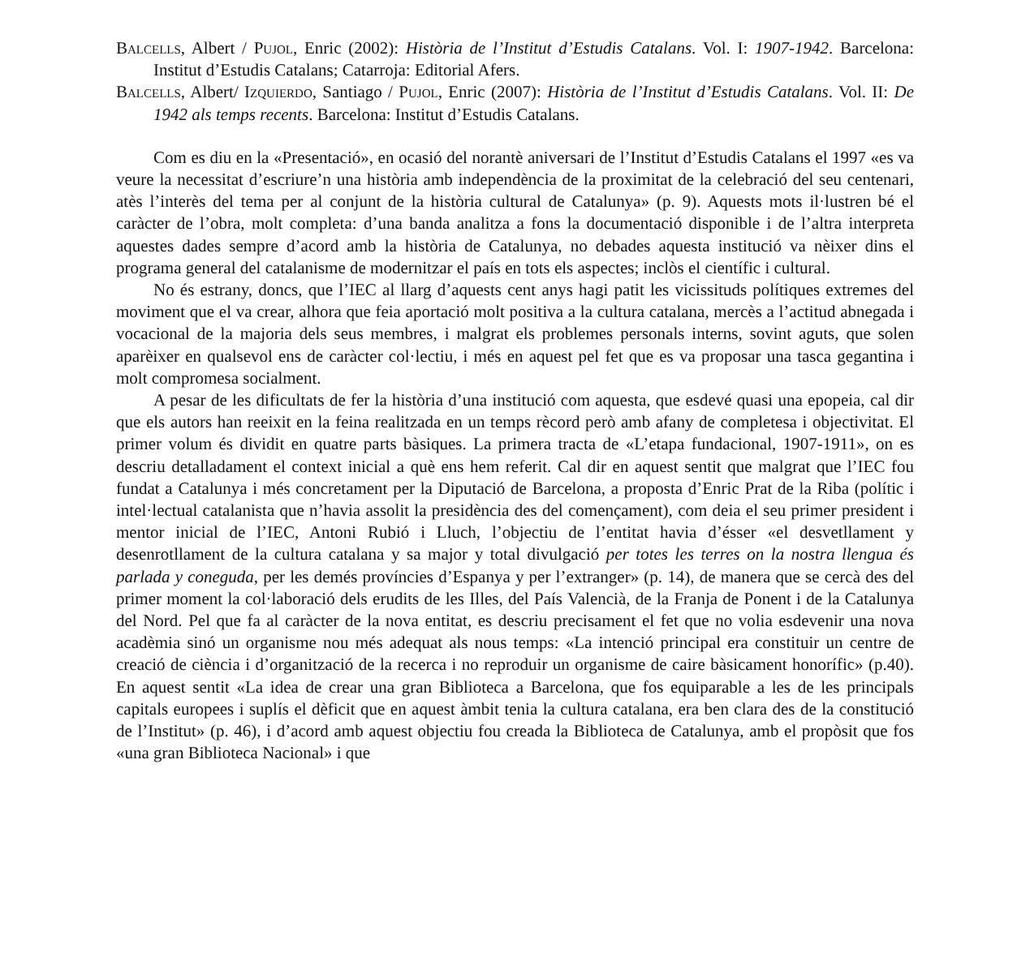Balcells, Albert / Pujol, Enric (2002): Història de l’Institut d’Estudis Catalans. Vol. I: 1907-1942. Barcelona: Institut d’Estudis Catalans; Catarroja: Editorial Afers.
Balcells, Albert/ Izquierdo, Santiago / Pujol, Enric (2007): Història de l’Institut d’Estudis Catalans. Vol. II: De 1942 als temps recents. Barcelona: Institut d’Estudis Catalans.
Com es diu en la «Presentació», en ocasió del norantè aniversari de l’Institut d’Estudis Catalans el 1997 «es va veure la necessitat d’escriure’n una història amb independència de la proximitat de la celebració del seu centenari, atès l’interès del tema per al conjunt de la història cultural de Catalunya» (p. 9). Aquests mots il·lustren bé el caràcter de l’obra, molt completa: d’una banda analitza a fons la documentació disponible i de l’altra interpreta aquestes dades sempre d’acord amb la història de Catalunya, no debades aquesta institució va nèixer dins el programa general del catalanisme de modernitzar el país en tots els aspectes; inclòs el científic i cultural.
No és estrany, doncs, que l’IEC al llarg d’aquests cent anys hagi patit les vicissituds polítiques extremes del moviment que el va crear, alhora que feia aportació molt positiva a la cultura catalana, mercès a l’actitud abnegada i vocacional de la majoria dels seus membres, i malgrat els problemes personals interns, sovint aguts, que solen aparèixer en qualsevol ens de caràcter col·lectiu, i més en aquest pel fet que es va proposar una tasca gegantina i molt compromesa socialment.
A pesar de les dificultats de fer la història d’una institució com aquesta, que esdevé quasi una epopeia, cal dir que els autors han reeixit en la feina realitzada en un temps rècord però amb afany de completesa i objectivitat. El primer volum és dividit en quatre parts bàsiques. La primera tracta de «L’etapa fundacional, 1907-1911», on es descriu detalladament el context inicial a què ens hem referit. Cal dir en aquest sentit que malgrat que l’IEC fou fundat a Catalunya i més concretament per la Diputació de Barcelona, a proposta d’Enric Prat de la Riba (polític i intel·lectual catalanista que n’havia assolit la presidència des del començament), com deia el seu primer president i mentor inicial de l’IEC, Antoni Rubió i Lluch, l’objectiu de l’entitat havia d’ésser «el desvetllament y desenrotllament de la cultura catalana y sa major y total divulgació per totes les terres on la nostra llengua és parlada y coneguda, per les demés províncies d’Espanya y per l’extranger» (p. 14), de manera que se cercà des del primer moment la col·laboració dels erudits de les Illes, del País Valencià, de la Franja de Ponent i de la Catalunya del Nord. Pel que fa al caràcter de la nova entitat, es descriu precisament el fet que no volia esdevenir una nova acadèmia sinó un organisme nou més adequat als nous temps: «La intenció principal era constituir un centre de creació de ciència i d’organització de la recerca i no reproduir un organisme de caire bàsicament honorífic» (p.40). En aquest sentit «La idea de crear una gran Biblioteca a Barcelona, que fos equiparable a les de les principals capitals europees i suplís el dèficit que en aquest àmbit tenia la cultura catalana, era ben clara des de la constitució de l’Institut» (p. 46), i d’acord amb aquest objectiu fou creada la Biblioteca de Catalunya, amb el propòsit que fos «una gran Biblioteca Nacional» i que